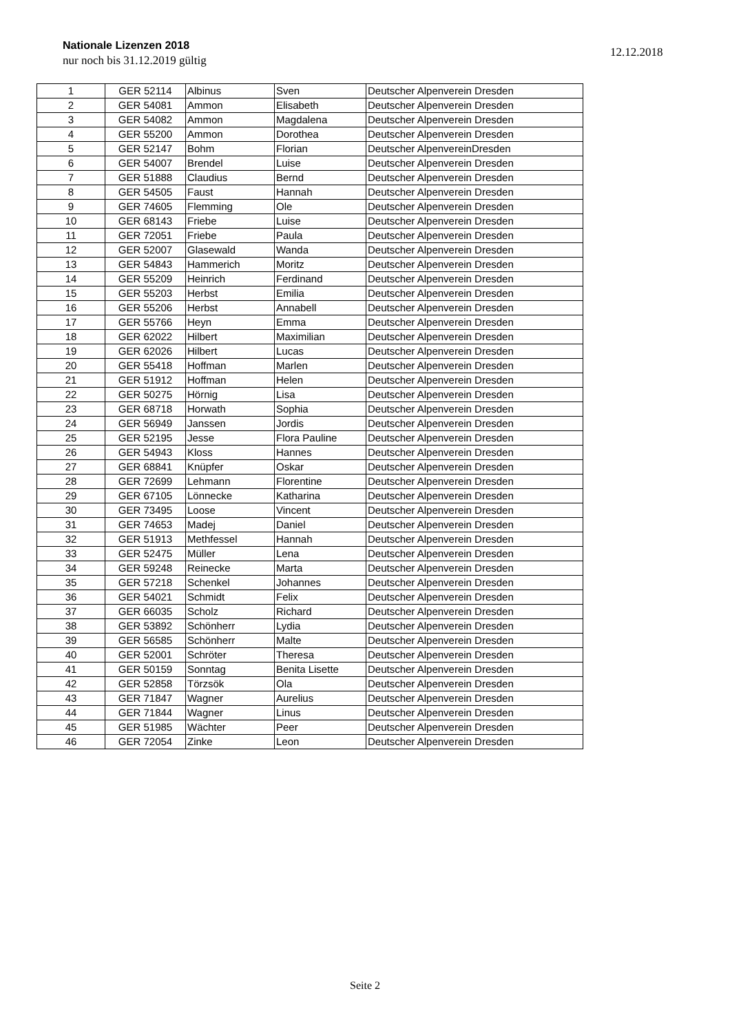Nationale Lizenzen 2018
nur noch bis 31.12.2019 gültig
12.12.2018
| 1 | GER 52114 | Albinus | Sven | Deutscher Alpenverein Dresden |
| 2 | GER 54081 | Ammon | Elisabeth | Deutscher Alpenverein Dresden |
| 3 | GER 54082 | Ammon | Magdalena | Deutscher Alpenverein Dresden |
| 4 | GER 55200 | Ammon | Dorothea | Deutscher Alpenverein Dresden |
| 5 | GER 52147 | Bohm | Florian | Deutscher AlpenvereinDresden |
| 6 | GER 54007 | Brendel | Luise | Deutscher Alpenverein Dresden |
| 7 | GER 51888 | Claudius | Bernd | Deutscher Alpenverein Dresden |
| 8 | GER 54505 | Faust | Hannah | Deutscher Alpenverein Dresden |
| 9 | GER 74605 | Flemming | Ole | Deutscher Alpenverein Dresden |
| 10 | GER 68143 | Friebe | Luise | Deutscher Alpenverein Dresden |
| 11 | GER 72051 | Friebe | Paula | Deutscher Alpenverein Dresden |
| 12 | GER 52007 | Glasewald | Wanda | Deutscher Alpenverein Dresden |
| 13 | GER 54843 | Hammerich | Moritz | Deutscher Alpenverein Dresden |
| 14 | GER 55209 | Heinrich | Ferdinand | Deutscher Alpenverein Dresden |
| 15 | GER 55203 | Herbst | Emilia | Deutscher Alpenverein Dresden |
| 16 | GER 55206 | Herbst | Annabell | Deutscher Alpenverein Dresden |
| 17 | GER 55766 | Heyn | Emma | Deutscher Alpenverein Dresden |
| 18 | GER 62022 | Hilbert | Maximilian | Deutscher Alpenverein Dresden |
| 19 | GER 62026 | Hilbert | Lucas | Deutscher Alpenverein Dresden |
| 20 | GER 55418 | Hoffman | Marlen | Deutscher Alpenverein Dresden |
| 21 | GER 51912 | Hoffman | Helen | Deutscher Alpenverein Dresden |
| 22 | GER 50275 | Hörnig | Lisa | Deutscher Alpenverein Dresden |
| 23 | GER 68718 | Horwath | Sophia | Deutscher Alpenverein Dresden |
| 24 | GER 56949 | Janssen | Jordis | Deutscher Alpenverein Dresden |
| 25 | GER 52195 | Jesse | Flora Pauline | Deutscher Alpenverein Dresden |
| 26 | GER 54943 | Kloss | Hannes | Deutscher Alpenverein Dresden |
| 27 | GER 68841 | Knüpfer | Oskar | Deutscher Alpenverein Dresden |
| 28 | GER 72699 | Lehmann | Florentine | Deutscher Alpenverein Dresden |
| 29 | GER 67105 | Lönnecke | Katharina | Deutscher Alpenverein Dresden |
| 30 | GER 73495 | Loose | Vincent | Deutscher Alpenverein Dresden |
| 31 | GER 74653 | Madej | Daniel | Deutscher Alpenverein Dresden |
| 32 | GER 51913 | Methfessel | Hannah | Deutscher Alpenverein Dresden |
| 33 | GER 52475 | Müller | Lena | Deutscher Alpenverein Dresden |
| 34 | GER 59248 | Reinecke | Marta | Deutscher Alpenverein Dresden |
| 35 | GER 57218 | Schenkel | Johannes | Deutscher Alpenverein Dresden |
| 36 | GER 54021 | Schmidt | Felix | Deutscher Alpenverein Dresden |
| 37 | GER 66035 | Scholz | Richard | Deutscher Alpenverein Dresden |
| 38 | GER 53892 | Schönherr | Lydia | Deutscher Alpenverein Dresden |
| 39 | GER 56585 | Schönherr | Malte | Deutscher Alpenverein Dresden |
| 40 | GER 52001 | Schröter | Theresa | Deutscher Alpenverein Dresden |
| 41 | GER 50159 | Sonntag | Benita Lisette | Deutscher Alpenverein Dresden |
| 42 | GER 52858 | Törzsök | Ola | Deutscher Alpenverein Dresden |
| 43 | GER 71847 | Wagner | Aurelius | Deutscher Alpenverein Dresden |
| 44 | GER 71844 | Wagner | Linus | Deutscher Alpenverein Dresden |
| 45 | GER 51985 | Wächter | Peer | Deutscher Alpenverein Dresden |
| 46 | GER 72054 | Zinke | Leon | Deutscher Alpenverein Dresden |
Seite 2